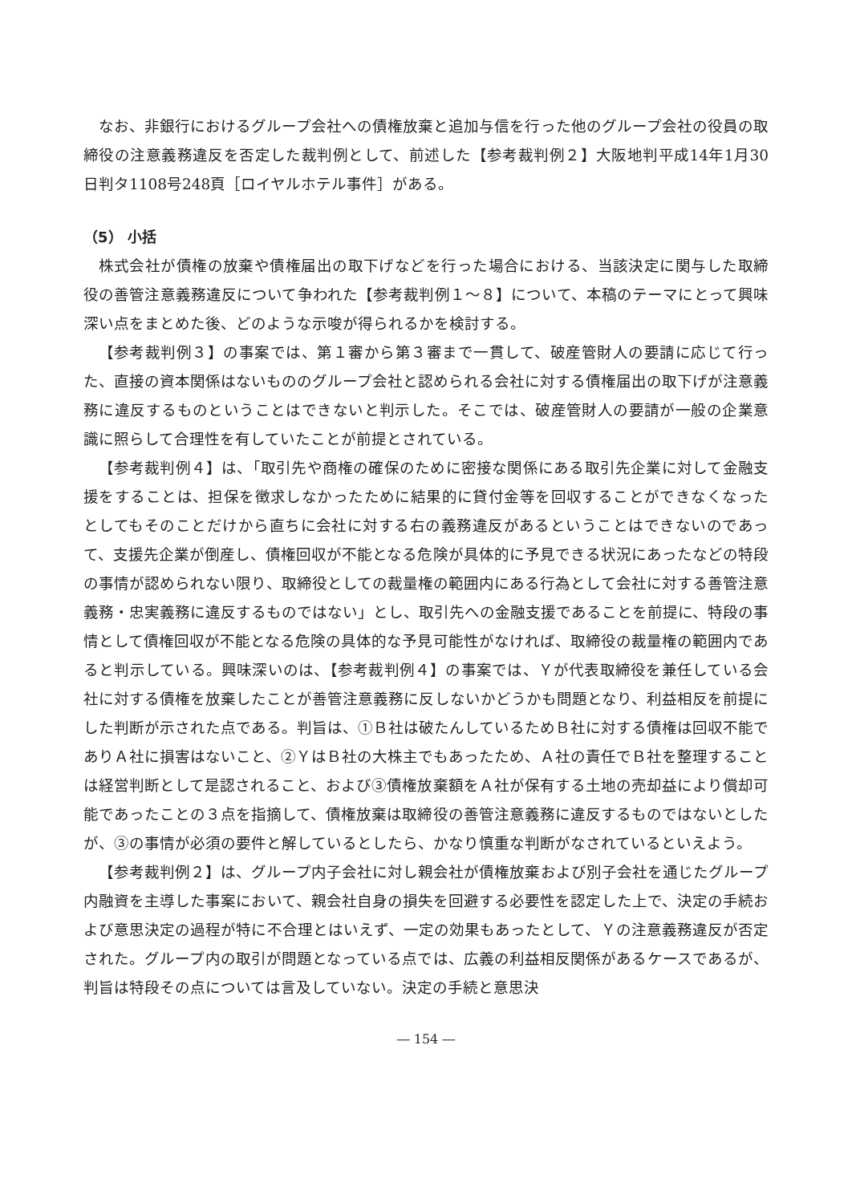なお、非銀行におけるグループ会社への債権放棄と追加与信を行った他のグループ会社の役員の取締役の注意義務違反を否定した裁判例として、前述した【参考裁判例２】大阪地判平成14年1月30日判タ1108号248頁［ロイヤルホテル事件］がある。
（5） 小括
株式会社が債権の放棄や債権届出の取下げなどを行った場合における、当該決定に関与した取締役の善管注意義務違反について争われた【参考裁判例１～８】について、本稿のテーマにとって興味深い点をまとめた後、どのような示唆が得られるかを検討する。
【参考裁判例３】の事案では、第１審から第３審まで一貫して、破産管財人の要請に応じて行った、直接の資本関係はないもののグループ会社と認められる会社に対する債権届出の取下げが注意義務に違反するものということはできないと判示した。そこでは、破産管財人の要請が一般の企業意識に照らして合理性を有していたことが前提とされている。
【参考裁判例４】は、「取引先や商権の確保のために密接な関係にある取引先企業に対して金融支援をすることは、担保を徴求しなかったために結果的に貸付金等を回収することができなくなったとしてもそのことだけから直ちに会社に対する右の義務違反があるということはできないのであって、支援先企業が倒産し、債権回収が不能となる危険が具体的に予見できる状況にあったなどの特段の事情が認められない限り、取締役としての裁量権の範囲内にある行為として会社に対する善管注意義務・忠実義務に違反するものではない」とし、取引先への金融支援であることを前提に、特段の事情として債権回収が不能となる危険の具体的な予見可能性がなければ、取締役の裁量権の範囲内であると判示している。興味深いのは、【参考裁判例４】の事案では、Ｙが代表取締役を兼任している会社に対する債権を放棄したことが善管注意義務に反しないかどうかも問題となり、利益相反を前提にした判断が示された点である。判旨は、①Ｂ社は破たんしているためＢ社に対する債権は回収不能でありＡ社に損害はないこと、②ＹはＢ社の大株主でもあったため、Ａ社の責任でＢ社を整理することは経営判断として是認されること、および③債権放棄額をＡ社が保有する土地の売却益により償却可能であったことの３点を指摘して、債権放棄は取締役の善管注意義務に違反するものではないとしたが、③の事情が必須の要件と解しているとしたら、かなり慎重な判断がなされているといえよう。
【参考裁判例２】は、グループ内子会社に対し親会社が債権放棄および別子会社を通じたグループ内融資を主導した事案において、親会社自身の損失を回避する必要性を認定した上で、決定の手続および意思決定の過程が特に不合理とはいえず、一定の効果もあったとして、Ｙの注意義務違反が否定された。グループ内の取引が問題となっている点では、広義の利益相反関係があるケースであるが、判旨は特段その点については言及していない。決定の手続と意思決
― 154 ―